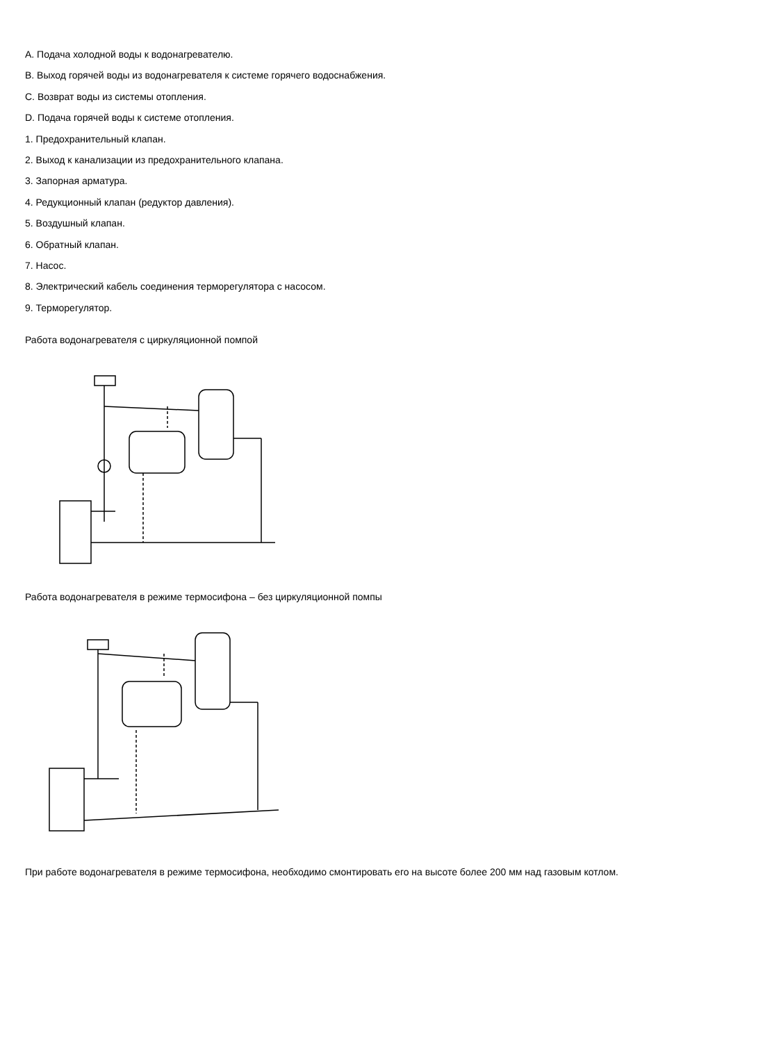A. Подача холодной воды к водонагревателю.
B. Выход горячей воды из водонагревателя к системе горячего водоснабжения.
C. Возврат воды из системы отопления.
D. Подача горячей воды к системе отопления.
1. Предохранительный клапан.
2. Выход к канализации из предохранительного клапана.
3. Запорная арматура.
4. Редукционный клапан (редуктор давления).
5. Воздушный клапан.
6. Обратный клапан.
7. Насос.
8. Электрический кабель соединения терморегулятора с насосом.
9. Терморегулятор.
Работа водонагревателя с циркуляционной помпой
Работа водонагревателя в режиме термосифона – без циркуляционной помпы
При работе водонагревателя в режиме термосифона, необходимо смонтировать его на высоте более 200 мм над газовым котлом.